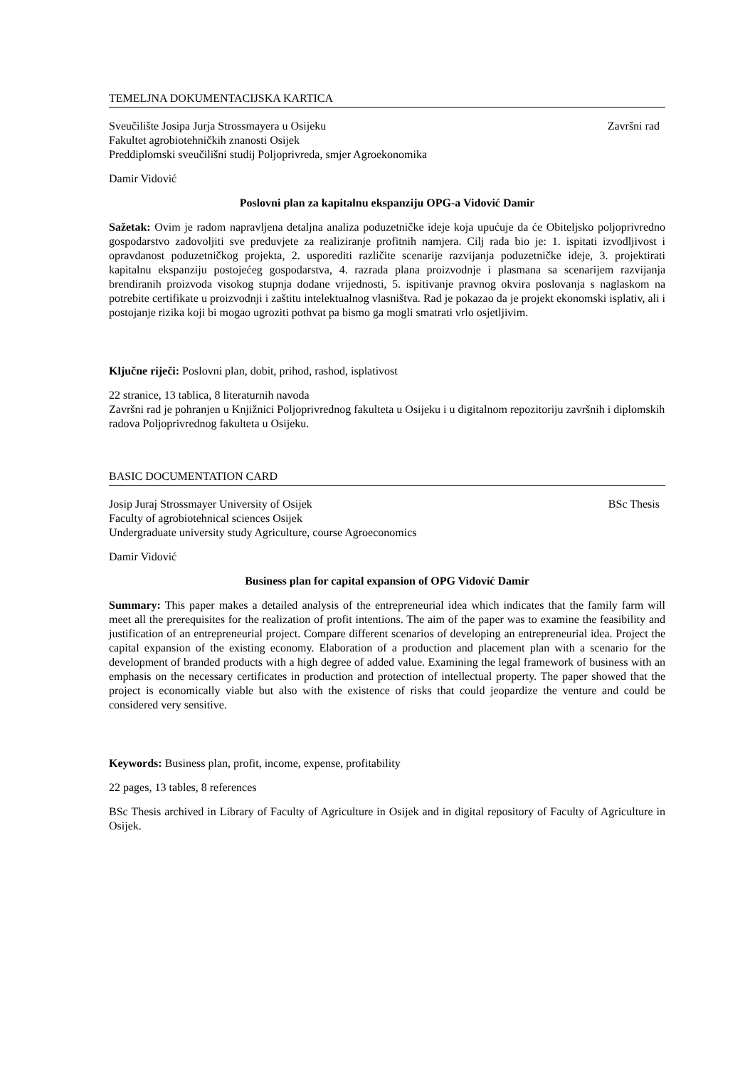TEMELJNA DOKUMENTACIJSKA KARTICA
Sveučilište Josipa Jurja Strossmayera u Osijeku Završni rad
Fakultet agrobiotehničkih znanosti Osijek
Preddiplomski sveučilišni studij Poljoprivreda, smjer Agroekonomika
Damir Vidović
Poslovni plan za kapitalnu ekspanziju OPG-a Vidović Damir
Sažetak: Ovim je radom napravljena detaljna analiza poduzetničke ideje koja upućuje da će Obiteljsko poljoprivredno gospodarstvo zadovoljiti sve preduvjete za realiziranje profitnih namjera. Cilj rada bio je: 1. ispitati izvodljivost i opravdanost poduzetničkog projekta, 2. usporediti različite scenarije razvijanja poduzetničke ideje, 3. projektirati kapitalnu ekspanziju postojećeg gospodarstva, 4. razrada plana proizvodnje i plasmana sa scenarijem razvijanja brendiranih proizvoda visokog stupnja dodane vrijednosti, 5. ispitivanje pravnog okvira poslovanja s naglaskom na potrebite certifikate u proizvodnji i zaštitu intelektualnog vlasništva. Rad je pokazao da je projekt ekonomski isplativ, ali i postojanje rizika koji bi mogao ugroziti pothvat pa bismo ga mogli smatrati vrlo osjetljivim.
Ključne riječi: Poslovni plan, dobit, prihod, rashod, isplativost
22 stranice, 13 tablica, 8 literaturnih navoda
Završni rad je pohranjen u Knjižnici Poljoprivrednog fakulteta u Osijeku i u digitalnom repozitoriju završnih i diplomskih radova Poljoprivrednog fakulteta u Osijeku.
BASIC DOCUMENTATION CARD
Josip Juraj Strossmayer University of Osijek BSc Thesis
Faculty of agrobiotehnical sciences Osijek
Undergraduate university study Agriculture, course Agroeconomics
Damir Vidović
Business plan for capital expansion of OPG Vidović Damir
Summary: This paper makes a detailed analysis of the entrepreneurial idea which indicates that the family farm will meet all the prerequisites for the realization of profit intentions. The aim of the paper was to examine the feasibility and justification of an entrepreneurial project. Compare different scenarios of developing an entrepreneurial idea. Project the capital expansion of the existing economy. Elaboration of a production and placement plan with a scenario for the development of branded products with a high degree of added value. Examining the legal framework of business with an emphasis on the necessary certificates in production and protection of intellectual property. The paper showed that the project is economically viable but also with the existence of risks that could jeopardize the venture and could be considered very sensitive.
Keywords: Business plan, profit, income, expense, profitability
22 pages, 13 tables, 8 references
BSc Thesis archived in Library of Faculty of Agriculture in Osijek and in digital repository of Faculty of Agriculture in Osijek.